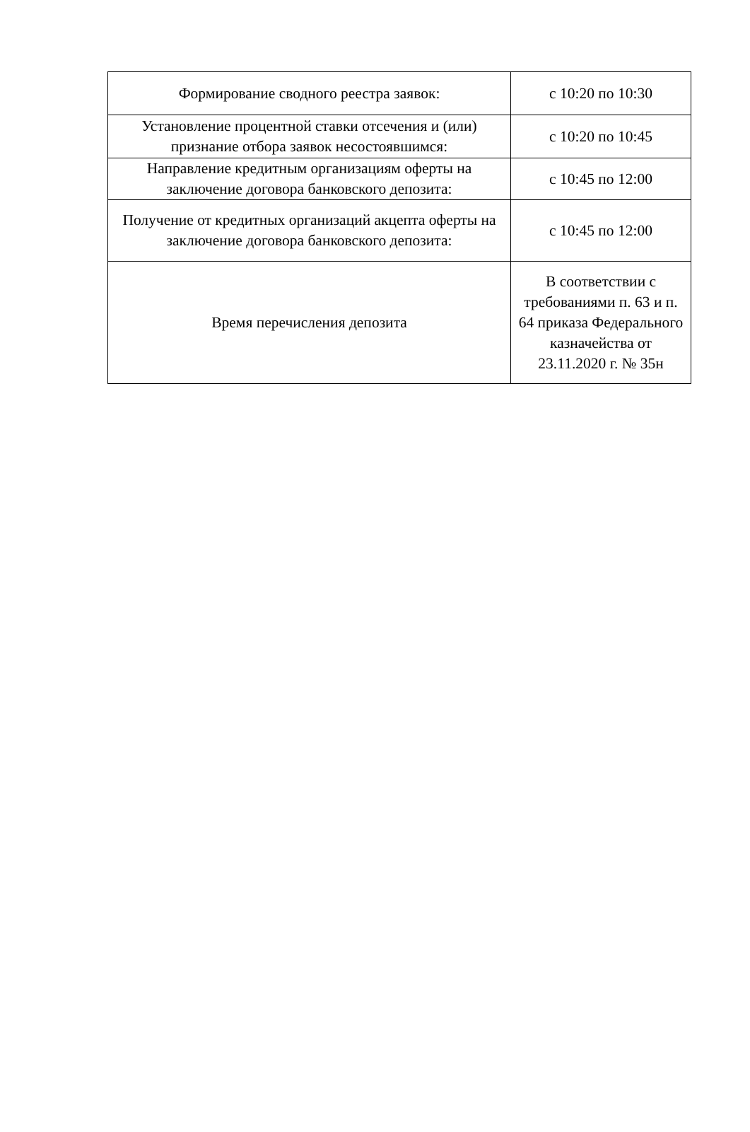| Формирование сводного реестра заявок: | с 10:20 по 10:30 |
| Установление процентной ставки отсечения и (или) признание отбора заявок несостоявшимся: | с 10:20 по 10:45 |
| Направление кредитным организациям оферты на заключение договора банковского депозита: | с 10:45 по 12:00 |
| Получение от кредитных организаций акцепта оферты на заключение договора банковского депозита: | с 10:45 по 12:00 |
| Время перечисления депозита | В соответствии с требованиями п. 63 и п. 64 приказа Федерального казначейства от 23.11.2020 г. № 35н |